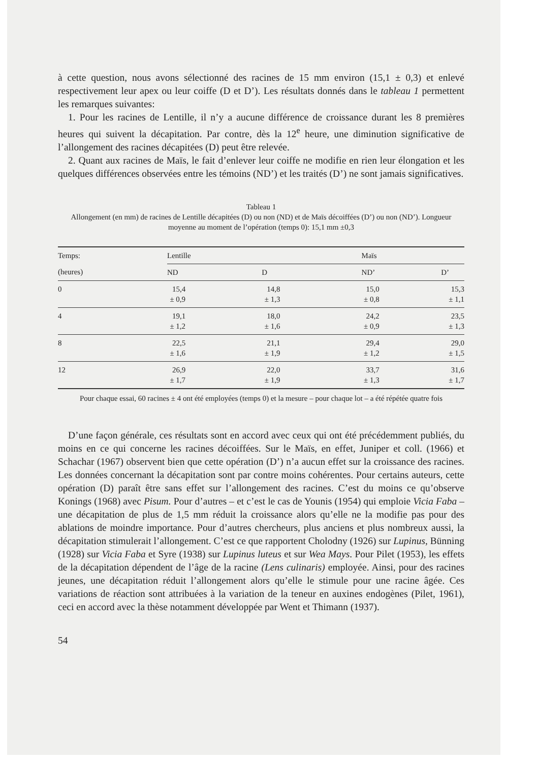à cette question, nous avons sélectionné des racines de 15 mm environ (15,1 ± 0,3) et enlevé respectivement leur apex ou leur coiffe (D et D’). Les résultats donnés dans le tableau 1 permettent les remarques suivantes:
1. Pour les racines de Lentille, il n’y a aucune différence de croissance durant les 8 premières heures qui suivent la décapitation. Par contre, dès la 12<sup>e</sup> heure, une diminution significative de l’allongement des racines décapitées (D) peut être relevée.
2. Quant aux racines de Maïs, le fait d’enlever leur coiffe ne modifie en rien leur élongation et les quelques différences observées entre les témoins (ND’) et les traités (D’) ne sont jamais significatives.
Tableau 1
Allongement (en mm) de racines de Lentille décapitées (D) ou non (ND) et de Maïs décoiffées (D’) ou non (ND’). Longueur moyenne au moment de l’opération (temps 0): 15,1 mm ±0,3
| Temps: | Lentille | | Maïs | |
| --- | --- | --- | --- | --- |
| (heures) | ND | D | ND’ | D’ |
| 0 | 15,4 ± 0,9 | 14,8 ± 1,3 | 15,0 ± 0,8 | 15,3 ± 1,1 |
| 4 | 19,1 ± 1,2 | 18,0 ± 1,6 | 24,2 ± 0,9 | 23,5 ± 1,3 |
| 8 | 22,5 ± 1,6 | 21,1 ± 1,9 | 29,4 ± 1,2 | 29,0 ± 1,5 |
| 12 | 26,9 ± 1,7 | 22,0 ± 1,9 | 33,7 ± 1,3 | 31,6 ± 1,7 |
Pour chaque essai, 60 racines ± 4 ont été employées (temps 0) et la mesure – pour chaque lot – a été répétée quatre fois
D’une façon générale, ces résultats sont en accord avec ceux qui ont été précédemment publiés, du moins en ce qui concerne les racines décoiffées. Sur le Maïs, en effet, Juniper et coll. (1966) et Schachar (1967) observent bien que cette opération (D’) n’a aucun effet sur la croissance des racines. Les données concernant la décapitation sont par contre moins cohérentes. Pour certains auteurs, cette opération (D) paraît être sans effet sur l’allongement des racines. C’est du moins ce qu’observe Konings (1968) avec Pisum. Pour d’autres – et c’est le cas de Younis (1954) qui emploie Vicia Faba – une décapitation de plus de 1,5 mm réduit la croissance alors qu’elle ne la modifie pas pour des ablations de moindre importance. Pour d’autres chercheurs, plus anciens et plus nombreux aussi, la décapitation stimulerait l’allongement. C’est ce que rapportent Cholodny (1926) sur Lupinus, Bünning (1928) sur Vicia Faba et Syre (1938) sur Lupinus luteus et sur Wea Mays. Pour Pilet (1953), les effets de la décapitation dépendent de l’âge de la racine (Lens culinaris) employée. Ainsi, pour des racines jeunes, une décapitation réduit l’allongement alors qu’elle le stimule pour une racine âgée. Ces variations de réaction sont attribuées à la variation de la teneur en auxines endogènes (Pilet, 1961), ceci en accord avec la thèse notamment développée par Went et Thimann (1937).
54